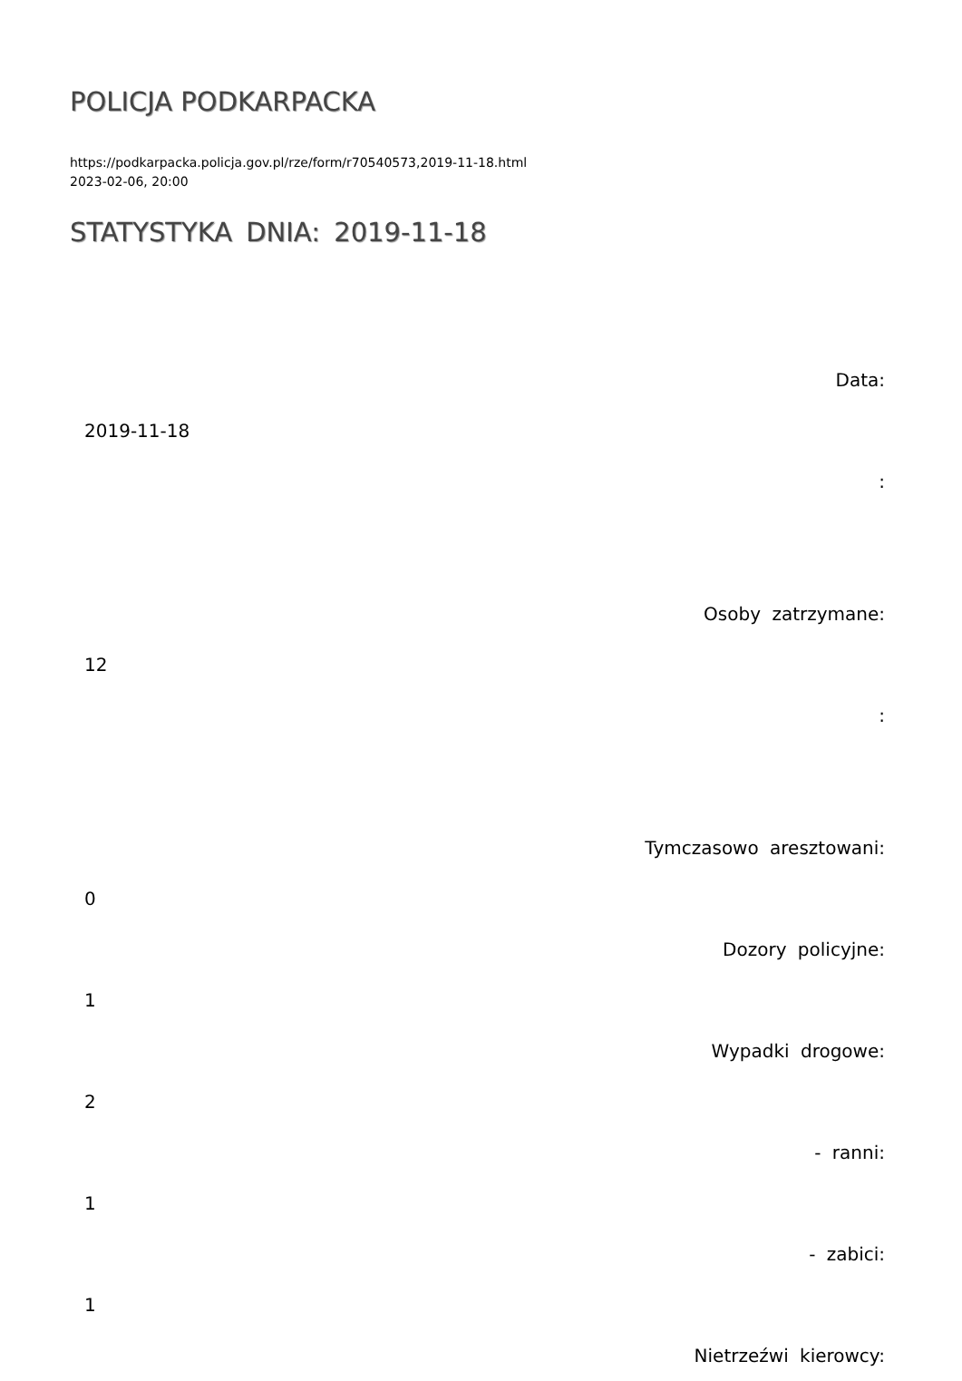POLICJA PODKARPACKA
https://podkarpacka.policja.gov.pl/rze/form/r70540573,2019-11-18.html
2023-02-06, 20:00
STATYSTYKA DNIA: 2019-11-18
| Data: |
| 2019-11-18 |
| : |
| Osoby zatrzymane: |
| 12 |
| : |
| Tymczasowo aresztowani: |
| 0 |
| Dozory policyjne: |
| 1 |
| Wypadki drogowe: |
| 2 |
| - ranni: |
| 1 |
| - zabici: |
| 1 |
| Nietrzeźwi kierowcy: |